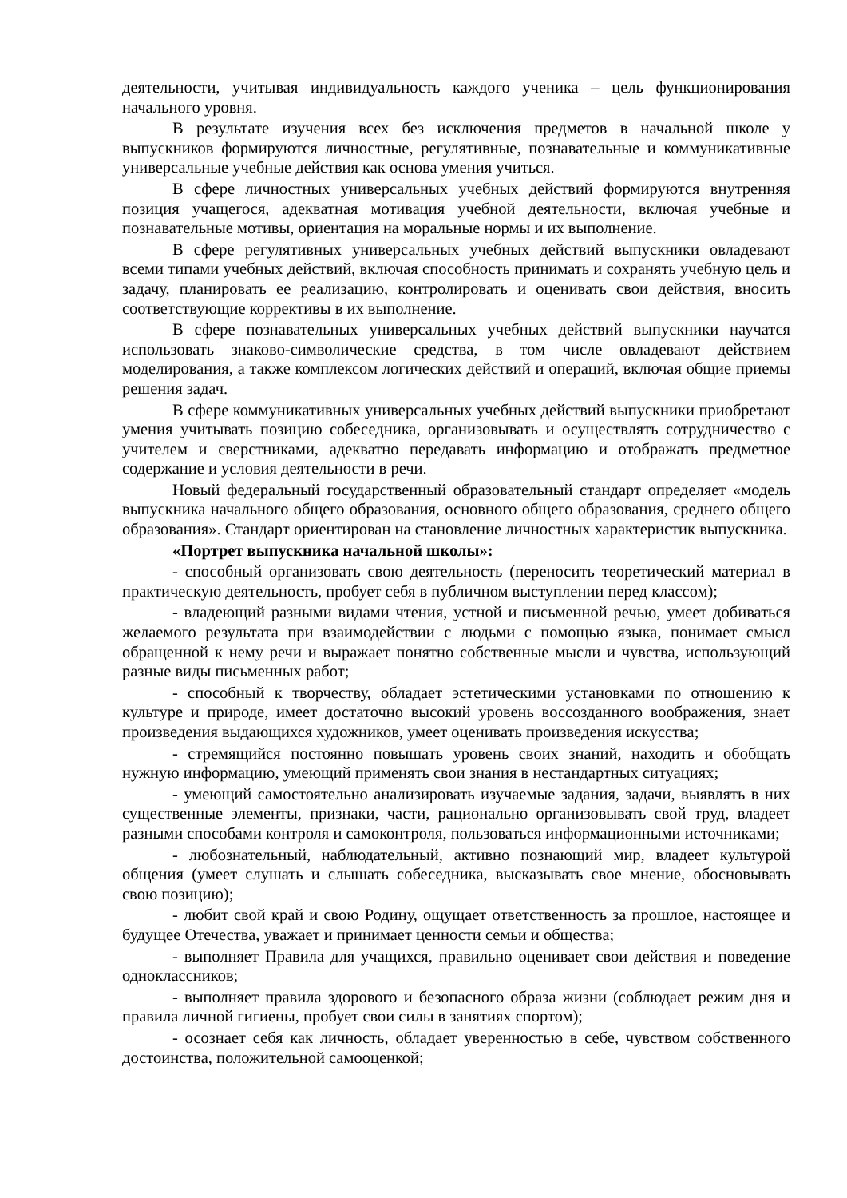деятельности, учитывая индивидуальность каждого ученика – цель функционирования начального уровня.
В результате изучения всех без исключения предметов в начальной школе у выпускников формируются личностные, регулятивные, познавательные и коммуникативные универсальные учебные действия как основа умения учиться.
В сфере личностных универсальных учебных действий формируются внутренняя позиция учащегося, адекватная мотивация учебной деятельности, включая учебные и познавательные мотивы, ориентация на моральные нормы и их выполнение.
В сфере регулятивных универсальных учебных действий выпускники овладевают всеми типами учебных действий, включая способность принимать и сохранять учебную цель и задачу, планировать ее реализацию, контролировать и оценивать свои действия, вносить соответствующие коррективы в их выполнение.
В сфере познавательных универсальных учебных действий выпускники научатся использовать знаково-символические средства, в том числе овладевают действием моделирования, а также комплексом логических действий и операций, включая общие приемы решения задач.
В сфере коммуникативных универсальных учебных действий выпускники приобретают умения учитывать позицию собеседника, организовывать и осуществлять сотрудничество с учителем и сверстниками, адекватно передавать информацию и отображать предметное содержание и условия деятельности в речи.
Новый федеральный государственный образовательный стандарт определяет «модель выпускника начального общего образования, основного общего образования, среднего общего образования». Стандарт ориентирован на становление личностных характеристик выпускника.
«Портрет выпускника начальной школы»:
- способный организовать свою деятельность (переносить теоретический материал в практическую деятельность, пробует себя в публичном выступлении перед классом);
- владеющий разными видами чтения, устной и письменной речью, умеет добиваться желаемого результата при взаимодействии с людьми с помощью языка, понимает смысл обращенной к нему речи и выражает понятно собственные мысли и чувства, использующий разные виды письменных работ;
- способный к творчеству, обладает эстетическими установками по отношению к культуре и природе, имеет достаточно высокий уровень воссозданного воображения, знает произведения выдающихся художников, умеет оценивать произведения искусства;
- стремящийся постоянно повышать уровень своих знаний, находить и обобщать нужную информацию, умеющий применять свои знания в нестандартных ситуациях;
- умеющий самостоятельно анализировать изучаемые задания, задачи, выявлять в них существенные элементы, признаки, части, рационально организовывать свой труд, владеет разными способами контроля и самоконтроля, пользоваться информационными источниками;
- любознательный, наблюдательный, активно познающий мир, владеет культурой общения (умеет слушать и слышать собеседника, высказывать свое мнение, обосновывать свою позицию);
- любит свой край и свою Родину, ощущает ответственность за прошлое, настоящее и будущее Отечества, уважает и принимает ценности семьи и общества;
- выполняет Правила для учащихся, правильно оценивает свои действия и поведение одноклассников;
- выполняет правила здорового и безопасного образа жизни (соблюдает режим дня и правила личной гигиены, пробует свои силы в занятиях спортом);
- осознает себя как личность, обладает уверенностью в себе, чувством собственного достоинства, положительной самооценкой;